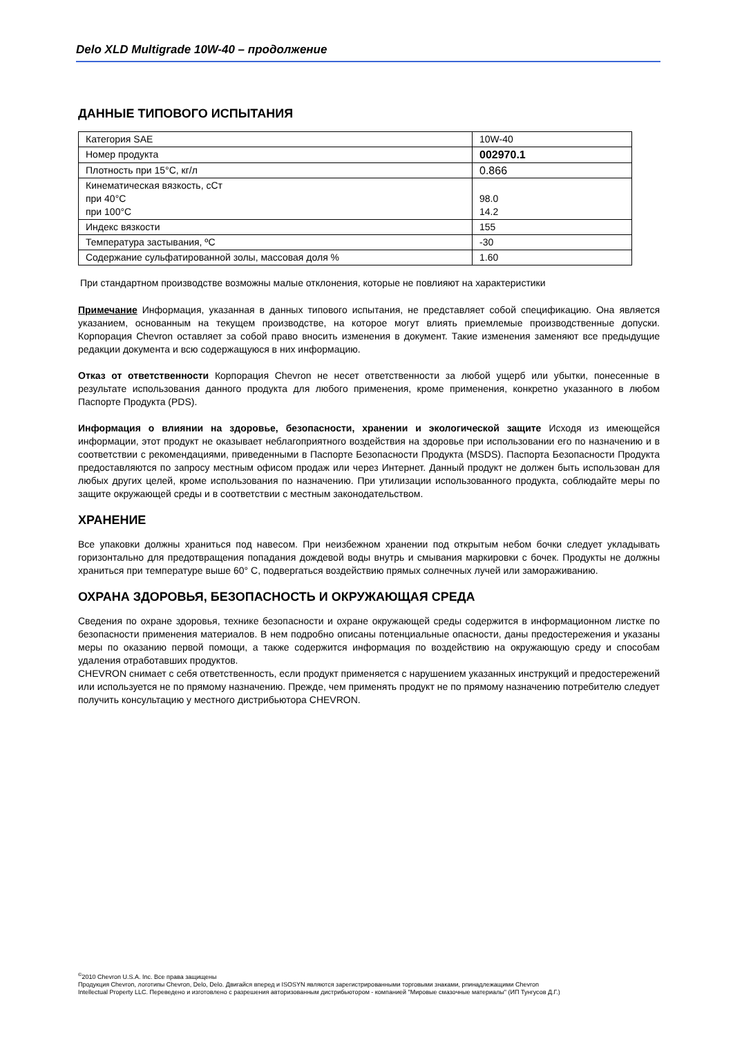Delo XLD Multigrade 10W-40 – продолжение
ДАННЫЕ ТИПОВОГО ИСПЫТАНИЯ
| Категория SAE | 10W-40 |
| Номер продукта | 002970.1 |
| Плотность при 15°С, кг/л | 0.866 |
| Кинематическая вязкость, сСт при 40°С при 100°С | 98.0 14.2 |
| Индекс вязкости | 155 |
| Температура застывания, ºС | -30 |
| Содержание сульфатированной золы, массовая доля % | 1.60 |
При стандартном производстве возможны малые отклонения, которые не повлияют на характеристики
Примечание Информация, указанная в данных типового испытания, не представляет собой спецификацию. Она является указанием, основанным на текущем производстве, на которое могут влиять приемлемые производственные допуски. Корпорация Chevron оставляет за собой право вносить изменения в документ. Такие изменения заменяют все предыдущие редакции документа и всю содержащуюся в них информацию.
Отказ от ответственности Корпорация Chevron не несет ответственности за любой ущерб или убытки, понесенные в результате использования данного продукта для любого применения, кроме применения, конкретно указанного в любом Паспорте Продукта (PDS).
Информация о влиянии на здоровье, безопасности, хранении и экологической защите Исходя из имеющейся информации, этот продукт не оказывает неблагоприятного воздействия на здоровье при использовании его по назначению и в соответствии с рекомендациями, приведенными в Паспорте Безопасности Продукта (MSDS). Паспорта Безопасности Продукта предоставляются по запросу местным офисом продаж или через Интернет. Данный продукт не должен быть использован для любых других целей, кроме использования по назначению. При утилизации использованного продукта, соблюдайте меры по защите окружающей среды и в соответствии с местным законодательством.
ХРАНЕНИЕ
Все упаковки должны храниться под навесом. При неизбежном хранении под открытым небом бочки следует укладывать горизонтально для предотвращения попадания дождевой воды внутрь и смывания маркировки с бочек. Продукты не должны храниться при температуре выше 60° С, подвергаться воздействию прямых солнечных лучей или замораживанию.
ОХРАНА ЗДОРОВЬЯ, БЕЗОПАСНОСТЬ И ОКРУЖАЮЩАЯ СРЕДА
Сведения по охране здоровья, технике безопасности и охране окружающей среды содержится в информационном листке по безопасности применения материалов. В нем подробно описаны потенциальные опасности, даны предостережения и указаны меры по оказанию первой помощи, а также содержится информация по воздействию на окружающую среду и способам удаления отработавших продуктов.
CHEVRON снимает с себя ответственность, если продукт применяется с нарушением указанных инструкций и предостережений или используется не по прямому назначению. Прежде, чем применять продукт не по прямому назначению потребителю следует получить консультацию у местного дистрибьютора CHEVRON.
<sup>©</sup>2010 Chevron U.S.A. Inc. Все права защищены
Продукция Chevron, логотипы Chevron, Delo, Delo. Двигайся вперед и ISOSYN являются зарегистрированными торговыми знаками, рпинадлежащими Chevron
Intellectual Property LLC. Переведено и изготовлено с разрешения авторизованным дистрибьютором - компанией "Мировые смазочные материалы" (ИП Тунгусов Д.Г.)